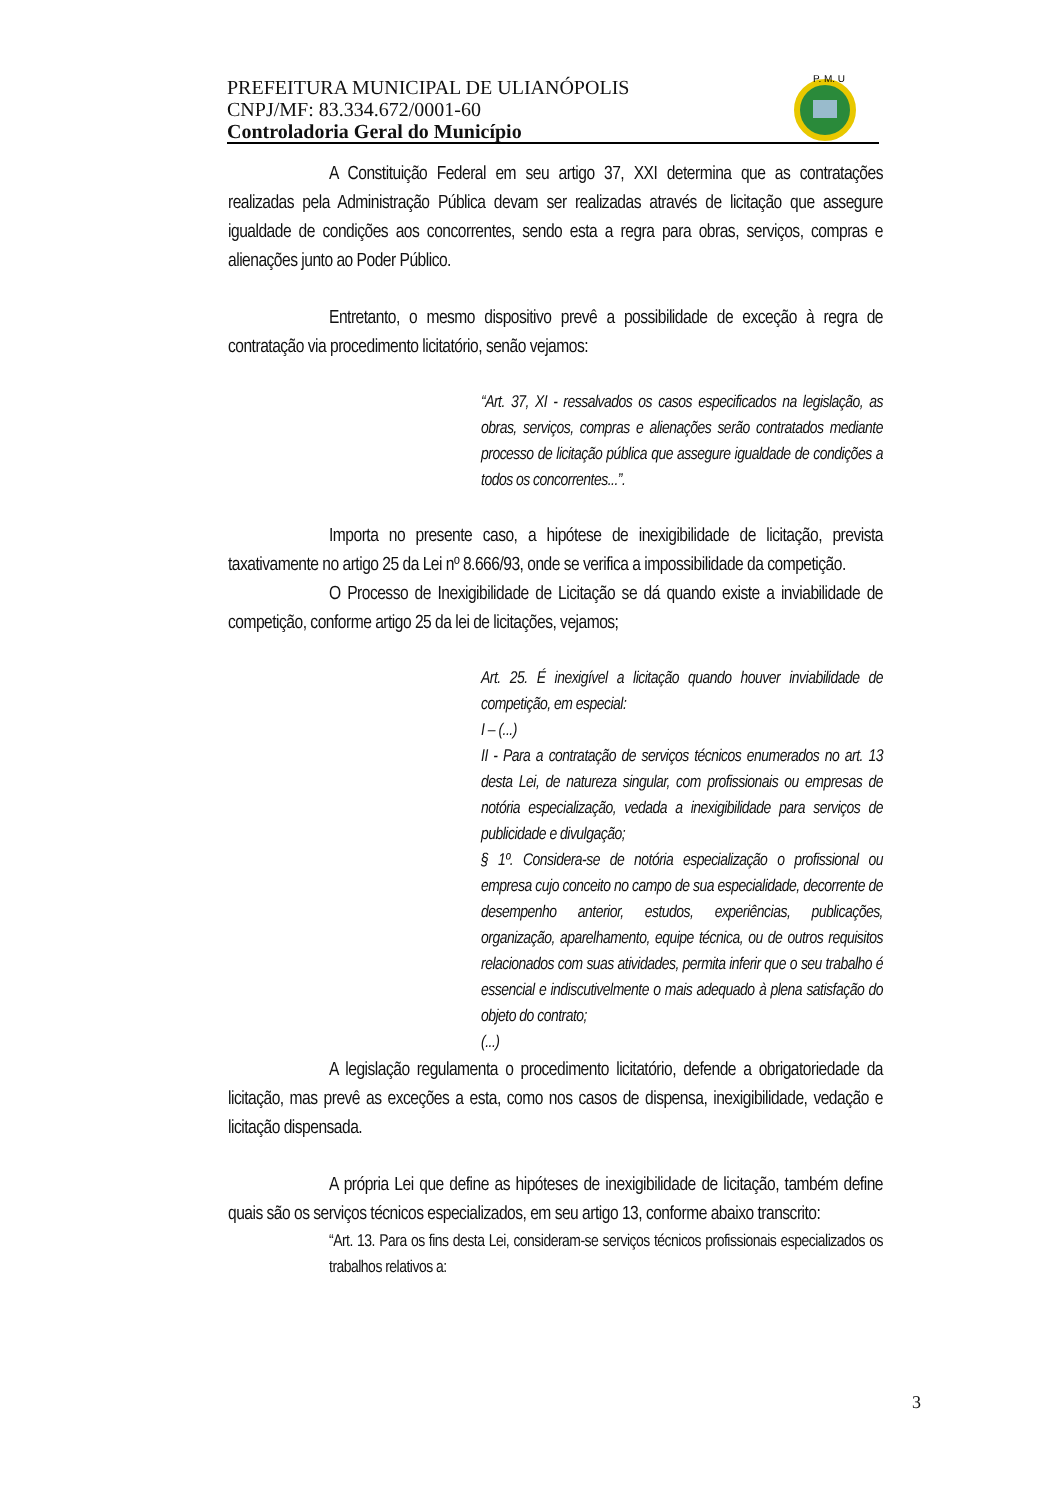PREFEITURA MUNICIPAL DE ULIANÓPOLIS
CNPJ/MF: 83.334.672/0001-60
Controladoria Geral do Município
P. M. U
A Constituição Federal em seu artigo 37, XXI determina que as contratações realizadas pela Administração Pública devam ser realizadas através de licitação que assegure igualdade de condições aos concorrentes, sendo esta a regra para obras, serviços, compras e alienações junto ao Poder Público.
Entretanto, o mesmo dispositivo prevê a possibilidade de exceção à regra de contratação via procedimento licitatório, senão vejamos:
“Art. 37, XI - ressalvados os casos especificados na legislação, as obras, serviços, compras e alienações serão contratados mediante processo de licitação pública que assegure igualdade de condições a todos os concorrentes...”.
Importa no presente caso, a hipótese de inexigibilidade de licitação, prevista taxativamente no artigo 25 da Lei nº 8.666/93, onde se verifica a impossibilidade da competição.
O Processo de Inexigibilidade de Licitação se dá quando existe a inviabilidade de competição, conforme artigo 25 da lei de licitações, vejamos;
Art. 25. É inexigível a licitação quando houver inviabilidade de competição, em especial:
I – (...)
II - Para a contratação de serviços técnicos enumerados no art. 13 desta Lei, de natureza singular, com profissionais ou empresas de notória especialização, vedada a inexigibilidade para serviços de publicidade e divulgação;
§ 1º. Considera-se de notória especialização o profissional ou empresa cujo conceito no campo de sua especialidade, decorrente de desempenho anterior, estudos, experiências, publicações, organização, aparelhamento, equipe técnica, ou de outros requisitos relacionados com suas atividades, permita inferir que o seu trabalho é essencial e indiscutivelmente o mais adequado à plena satisfação do objeto do contrato;
(...)
A legislação regulamenta o procedimento licitatório, defende a obrigatoriedade da licitação, mas prevê as exceções a esta, como nos casos de dispensa, inexigibilidade, vedação e licitação dispensada.
A própria Lei que define as hipóteses de inexigibilidade de licitação, também define quais são os serviços técnicos especializados, em seu artigo 13, conforme abaixo transcrito:
“Art. 13. Para os fins desta Lei, consideram-se serviços técnicos profissionais especializados os trabalhos relativos a:
3